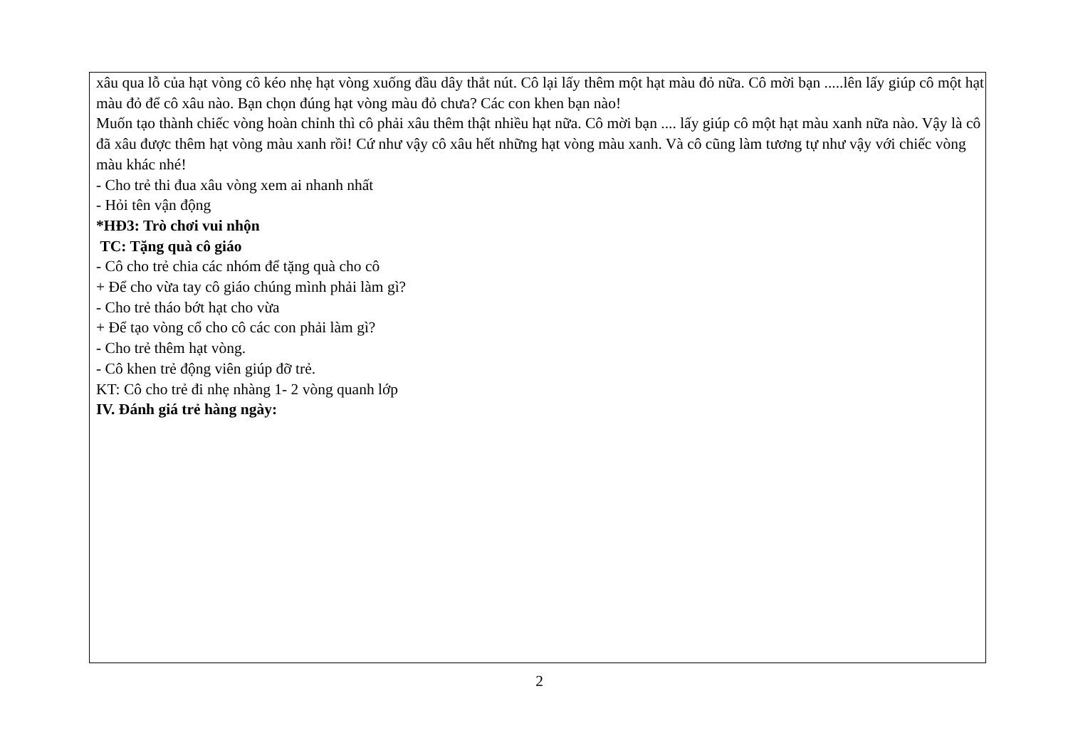xâu qua lỗ của hạt vòng cô kéo nhẹ hạt vòng xuống đầu dây thắt nút. Cô lại lấy thêm một hạt màu đỏ nữa. Cô mời bạn .....lên lấy giúp cô một hạt màu đỏ để cô xâu nào. Bạn chọn đúng hạt vòng màu đỏ chưa? Các con khen bạn nào!
Muốn tạo thành chiếc vòng hoàn chỉnh thì cô phải xâu thêm thật nhiều hạt nữa. Cô mời bạn .... lấy giúp cô một hạt màu xanh nữa nào. Vậy là cô đã xâu được thêm hạt vòng màu xanh rồi! Cứ như vậy cô xâu hết những hạt vòng màu xanh. Và cô cũng làm tương tự như vậy với chiếc vòng màu khác nhé!
- Cho trẻ thi đua xâu vòng xem ai nhanh nhất
- Hỏi tên vận động
*HĐ3: Trò chơi vui nhộn
TC: Tặng quà cô giáo
- Cô cho trẻ chia các nhóm để tặng quà cho cô
+ Để cho vừa tay cô giáo chúng mình phải làm gì?
- Cho trẻ tháo bớt hạt cho vừa
+ Để tạo vòng cổ cho cô các con phải làm gì?
- Cho trẻ thêm hạt vòng.
- Cô khen trẻ động viên giúp đỡ trẻ.
KT: Cô cho trẻ đi nhẹ nhàng 1- 2 vòng quanh lớp
IV. Đánh giá trẻ hàng ngày:
2